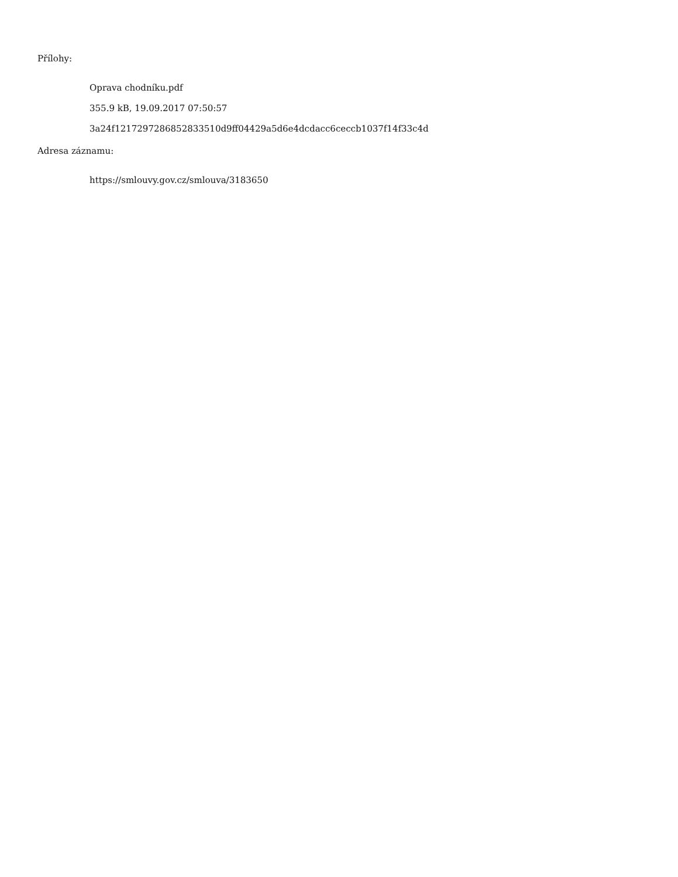Přílohy:
Oprava chodníku.pdf
355.9 kB, 19.09.2017 07:50:57
3a24f1217297286852833510d9ff04429a5d6e4dcdacc6ceccb1037f14f33c4d
Adresa záznamu:
https://smlouvy.gov.cz/smlouva/3183650